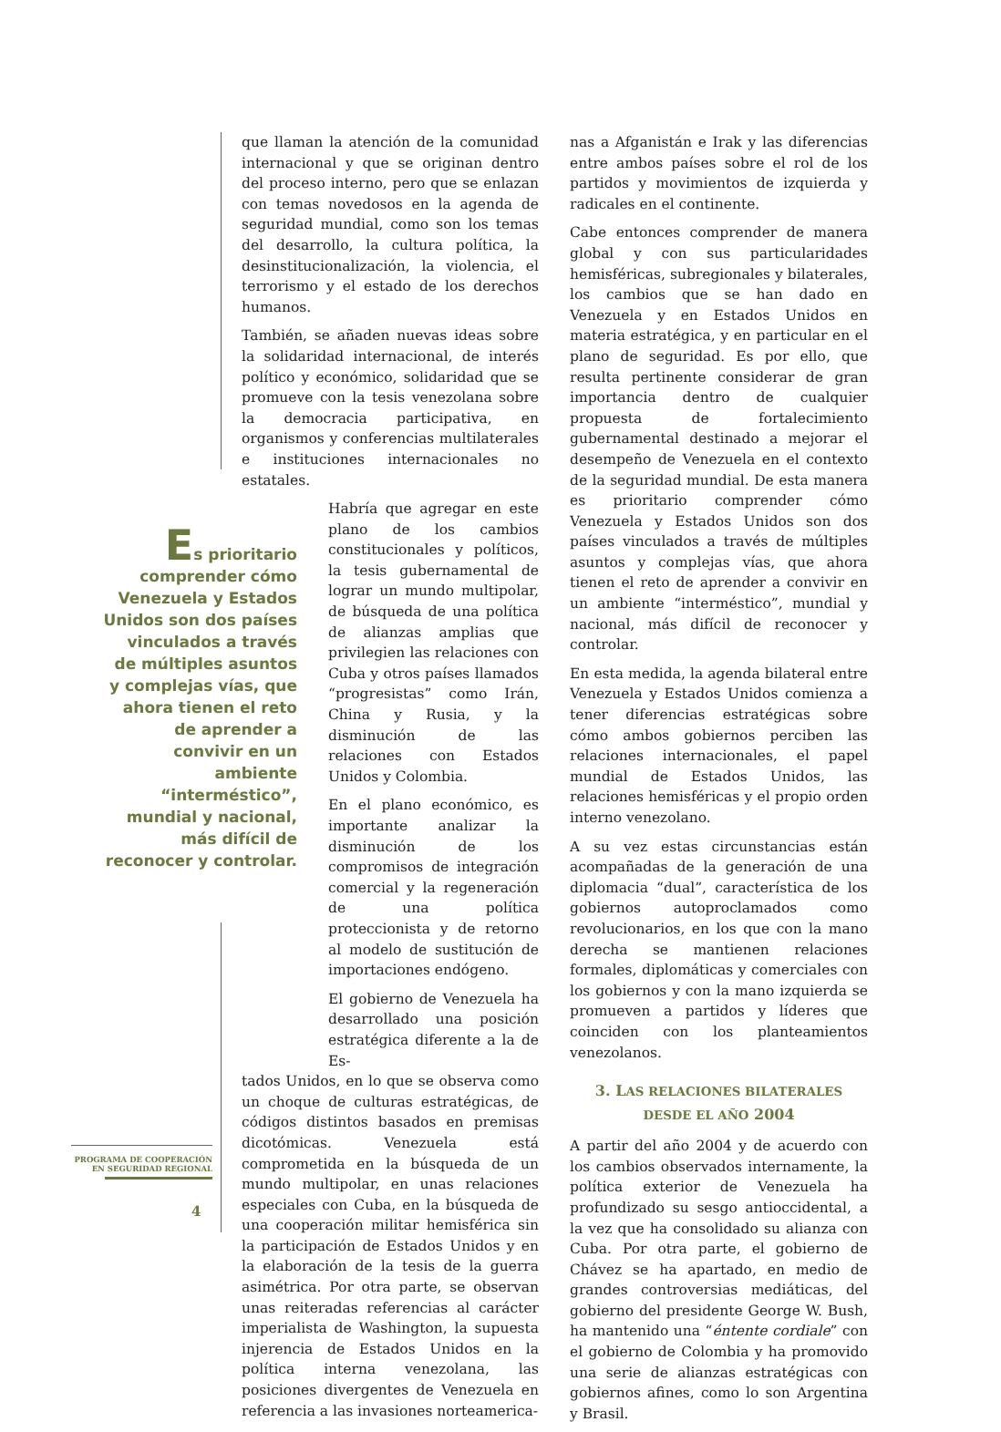que llaman la atención de la comunidad internacional y que se originan dentro del proceso interno, pero que se enlazan con temas novedosos en la agenda de seguridad mundial, como son los temas del desarrollo, la cultura política, la desinstitucionalización, la violencia, el terrorismo y el estado de los derechos humanos.
También, se añaden nuevas ideas sobre la solidaridad internacional, de interés político y económico, solidaridad que se promueve con la tesis venezolana sobre la democracia participativa, en organismos y conferencias multilaterales e instituciones internacionales no estatales.
Habría que agregar en este plano de los cambios constitucionales y políticos, la tesis gubernamental de lograr un mundo multipolar, de búsqueda de una política de alianzas amplias que privilegien las relaciones con Cuba y otros países llamados “progresistas” como Irán, China y Rusia, y la disminución de las relaciones con Estados Unidos y Colombia.
En el plano económico, es importante analizar la disminución de los compromisos de integración comercial y la regeneración de una política proteccionista y de retorno al modelo de sustitución de importaciones endógeno.
El gobierno de Venezuela ha desarrollado una posición estratégica diferente a la de Es-
tados Unidos, en lo que se observa como un choque de culturas estratégicas, de códigos distintos basados en premisas dicotómicas. Venezuela está comprometida en la búsqueda de un mundo multipolar, en unas relaciones especiales con Cuba, en la búsqueda de una cooperación militar hemisférica sin la participación de Estados Unidos y en la elaboración de la tesis de la guerra asimétrica. Por otra parte, se observan unas reiteradas referencias al carácter imperialista de Washington, la supuesta injerencia de Estados Unidos en la política interna venezolana, las posiciones divergentes de Venezuela en referencia a las invasiones norteamerica-
Es prioritario comprender cómo Venezuela y Estados Unidos son dos países vinculados a través de múltiples asuntos y complejas vías, que ahora tienen el reto de aprender a convivir en un ambiente “interméstico”, mundial y nacional, más difícil de reconocer y controlar.
nas a Afganistán e Irak y las diferencias entre ambos países sobre el rol de los partidos y movimientos de izquierda y radicales en el continente.
Cabe entonces comprender de manera global y con sus particularidades hemisféricas, subregionales y bilaterales, los cambios que se han dado en Venezuela y en Estados Unidos en materia estratégica, y en particular en el plano de seguridad. Es por ello, que resulta pertinente considerar de gran importancia dentro de cualquier propuesta de fortalecimiento gubernamental destinado a mejorar el desempeño de Venezuela en el contexto de la seguridad mundial. De esta manera es prioritario comprender cómo Venezuela y Estados Unidos son dos países vinculados a través de múltiples asuntos y complejas vías, que ahora tienen el reto de aprender a convivir en un ambiente “interméstico”, mundial y nacional, más difícil de reconocer y controlar.
En esta medida, la agenda bilateral entre Venezuela y Estados Unidos comienza a tener diferencias estratégicas sobre cómo ambos gobiernos perciben las relaciones internacionales, el papel mundial de Estados Unidos, las relaciones hemisféricas y el propio orden interno venezolano.
A su vez estas circunstancias están acompañadas de la generación de una diplomacia “dual”, característica de los gobiernos autoproclamados como revolucionarios, en los que con la mano derecha se mantienen relaciones formales, diplomáticas y comerciales con los gobiernos y con la mano izquierda se promueven a partidos y líderes que coinciden con los planteamientos venezolanos.
3. LAS RELACIONES BILATERALES
DESDE EL AÑO 2004
A partir del año 2004 y de acuerdo con los cambios observados internamente, la política exterior de Venezuela ha profundizado su sesgo antioccidental, a la vez que ha consolidado su alianza con Cuba. Por otra parte, el gobierno de Chávez se ha apartado, en medio de grandes controversias mediáticas, del gobierno del presidente George W. Bush, ha mantenido una “éntente cordiale” con el gobierno de Colombia y ha promovido una serie de alianzas estratégicas con gobiernos afines, como lo son Argentina y Brasil.
PROGRAMA DE COOPERACIÓN
EN SEGURIDAD REGIONAL
4